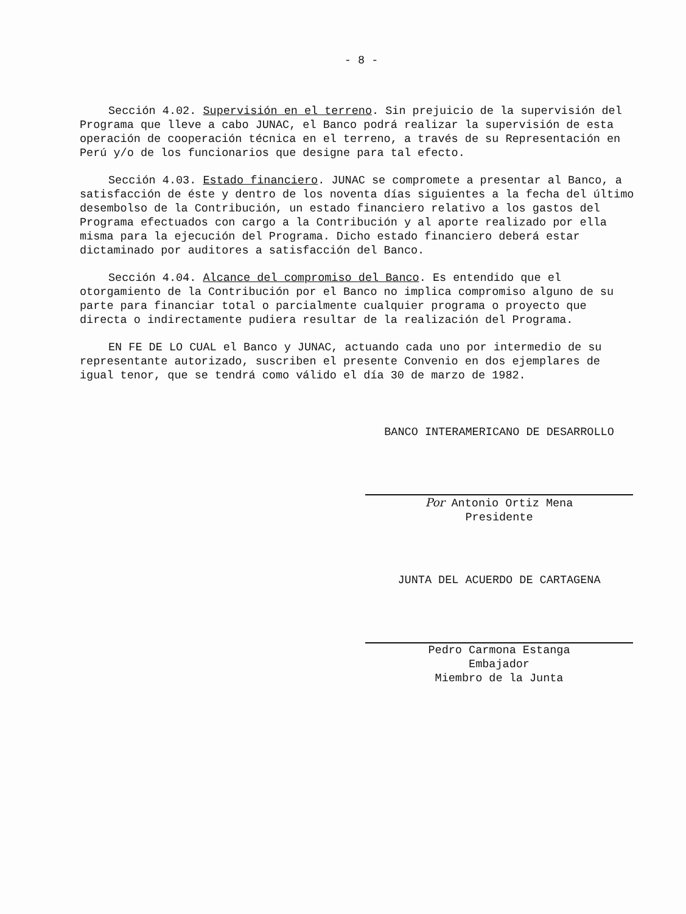- 8 -
Sección 4.02. Supervisión en el terreno. Sin prejuicio de la supervisión del Programa que lleve a cabo JUNAC, el Banco podrá realizar la supervisión de esta operación de cooperación técnica en el terreno, a través de su Representación en Perú y/o de los funcionarios que designe para tal efecto.
Sección 4.03. Estado financiero. JUNAC se compromete a presentar al Banco, a satisfacción de éste y dentro de los noventa días siguientes a la fecha del último desembolso de la Contribución, un estado financiero relativo a los gastos del Programa efectuados con cargo a la Contribución y al aporte realizado por ella misma para la ejecución del Programa. Dicho estado financiero deberá estar dictaminado por auditores a satisfacción del Banco.
Sección 4.04. Alcance del compromiso del Banco. Es entendido que el otorgamiento de la Contribución por el Banco no implica compromiso alguno de su parte para financiar total o parcialmente cualquier programa o proyecto que directa o indirectamente pudiera resultar de la realización del Programa.
EN FE DE LO CUAL el Banco y JUNAC, actuando cada uno por intermedio de su representante autorizado, suscriben el presente Convenio en dos ejemplares de igual tenor, que se tendrá como válido el día 30 de marzo de 1982.
BANCO INTERAMERICANO DE DESARROLLO
Por Antonio Ortiz Mena
Presidente
JUNTA DEL ACUERDO DE CARTAGENA
Pedro Carmona Estanga
Embajador
Miembro de la Junta